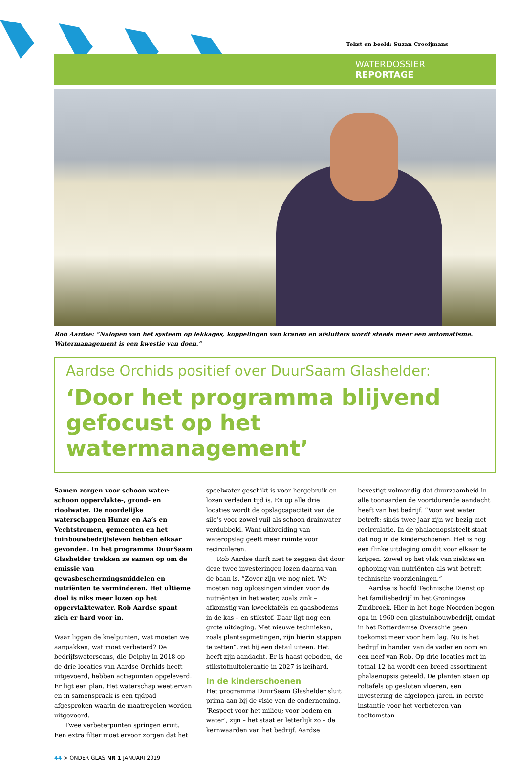Tekst en beeld: Suzan Crooijmans
WATERDOSSIER
REPORTAGE
Rob Aardse: “Nalopen van het systeem op lekkages, koppelingen van kranen en afsluiters wordt steeds meer een automatisme. Watermanagement is een kwestie van doen.”
Aardse Orchids positief over DuurSaam Glashelder:
‘Door het programma blijvend gefocust op het watermanagement’
Samen zorgen voor schoon water: schoon oppervlakte-, grond- en rioolwater. De noordelijke waterschappen Hunze en Aa’s en Vechtstromen, gemeenten en het tuinbouwbedrijfsleven hebben elkaar gevonden. In het programma DuurSaam Glashelder trekken ze samen op om de emissie van gewasbeschermingsmiddelen en nutriënten te verminderen. Het ultieme doel is niks meer lozen op het oppervlaktewater. Rob Aardse spant zich er hard voor in.
Waar liggen de knelpunten, wat moeten we aanpakken, wat moet verbeterd? De bedrijfswaterscans, die Delphy in 2018 op de drie locaties van Aardse Orchids heeft uitgevoerd, hebben actiepunten opgeleverd. Er ligt een plan. Het waterschap weet ervan en in samenspraak is een tijdpad afgesproken waarin de maatregelen worden uitgevoerd.
Twee verbeterpunten springen eruit. Een extra filter moet ervoor zorgen dat het spoelwater geschikt is voor hergebruik en lozen verleden tijd is. En op alle drie locaties wordt de opslagcapaciteit van de silo’s voor zowel vuil als schoon drainwater verdubbeld. Want uitbreiding van wateropslag geeft meer ruimte voor recirculeren.
Rob Aardse durft niet te zeggen dat door deze twee investeringen lozen daarna van de baan is. “Zover zijn we nog niet. We moeten nog oplossingen vinden voor de nutriënten in het water, zoals zink – afkomstig van kweektafels en gaasbodems in de kas – en stikstof. Daar ligt nog een grote uitdaging. Met nieuwe technieken, zoals plantsapmetingen, zijn hierin stappen te zetten”, zet hij een detail uiteen. Het heeft zijn aandacht. Er is haast geboden, de stikstofnultolerantie in 2027 is keihard.
In de kinderschoenen
Het programma DuurSaam Glashelder sluit prima aan bij de visie van de onderneming. ‘Respect voor het milieu; voor bodem en water’, zijn – het staat er letterlijk zo – de kernwaarden van het bedrijf. Aardse bevestigt volmondig dat duurzaamheid in alle toonaarden de voortdurende aandacht heeft van het bedrijf. “Voor wat water betreft: sinds twee jaar zijn we bezig met recirculatie. In de phalaenopsisteelt staat dat nog in de kinderschoenen. Het is nog een flinke uitdaging om dit voor elkaar te krijgen. Zowel op het vlak van ziektes en ophoping van nutriënten als wat betreft technische voorzieningen.”
Aardse is hoofd Technische Dienst op het familiebedrijf in het Groningse Zuidbroek. Hier in het hoge Noorden begon opa in 1960 een glastuinbouwbedrijf, omdat in het Rotterdamse Overschie geen toekomst meer voor hem lag. Nu is het bedrijf in handen van de vader en oom en een neef van Rob. Op drie locaties met in totaal 12 ha wordt een breed assortiment phalaenopsis geteeld. De planten staan op roltafels op gesloten vloeren, een investering de afgelopen jaren, in eerste instantie voor het verbeteren van teeltomstan-
44 > ONDER GLAS NR 1 JANUARI 2019